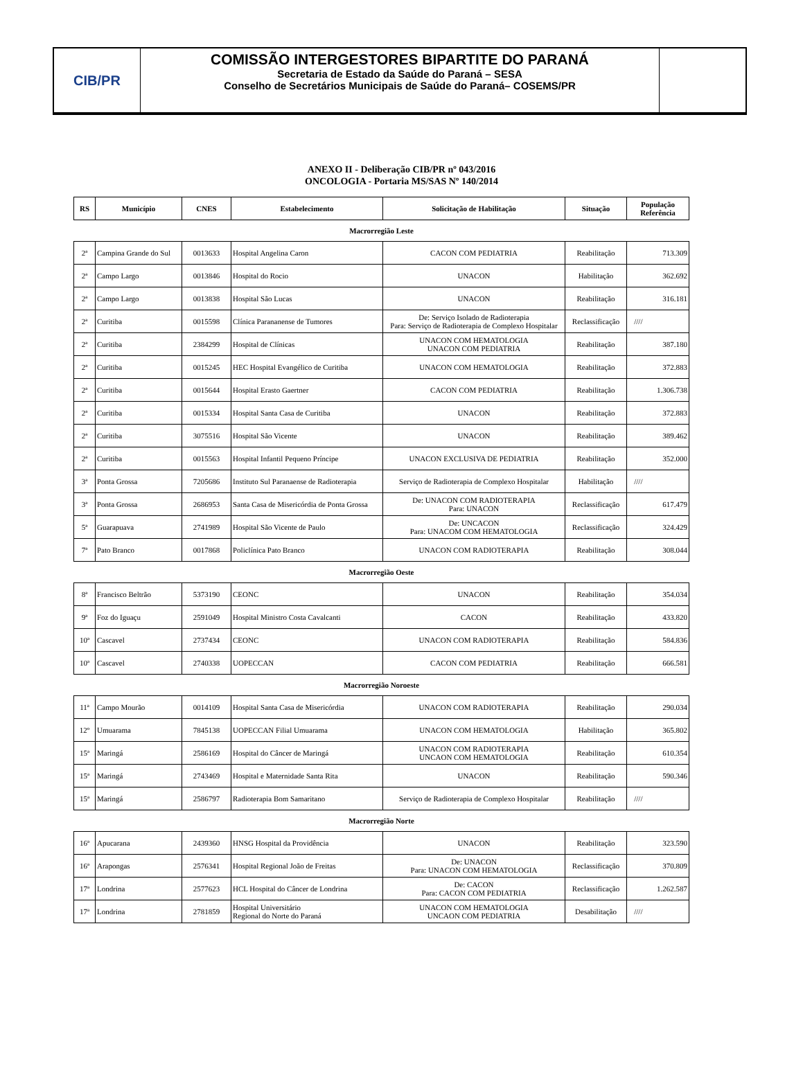CIB/PR
COMISSÃO INTERGESTORES BIPARTITE DO PARANÁ
Secretaria de Estado da Saúde do Paraná – SESA
Conselho de Secretários Municipais de Saúde do Paraná– COSEMS/PR
ANEXO II - Deliberação CIB/PR nº 043/2016
ONCOLOGIA - Portaria MS/SAS Nº 140/2014
| RS | Município | CNES | Estabelecimento | Solicitação de Habilitação | Situação | População Referência |
| --- | --- | --- | --- | --- | --- | --- |
| Macrorregião Leste | | | | | | |
| 2ª | Campina Grande do Sul | 0013633 | Hospital Angelina Caron | CACON COM PEDIATRIA | Reabilitação | 713.309 |
| 2ª | Campo Largo | 0013846 | Hospital do Rocio | UNACON | Habilitação | 362.692 |
| 2ª | Campo Largo | 0013838 | Hospital São Lucas | UNACON | Reabilitação | 316.181 |
| 2ª | Curitiba | 0015598 | Clínica Parananense de Tumores | De: Serviço Isolado de Radioterapia Para: Serviço de Radioterapia de Complexo Hospitalar | Reclassificação | //// |
| 2ª | Curitiba | 2384299 | Hospital de Clínicas | UNACON COM HEMATOLOGIA UNACON COM PEDIATRIA | Reabilitação | 387.180 |
| 2ª | Curitiba | 0015245 | HEC Hospital Evangélico de Curitiba | UNACON COM HEMATOLOGIA | Reabilitação | 372.883 |
| 2ª | Curitiba | 0015644 | Hospital Erasto Gaertner | CACON COM PEDIATRIA | Reabilitação | 1.306.738 |
| 2ª | Curitiba | 0015334 | Hospital Santa Casa de Curitiba | UNACON | Reabilitação | 372.883 |
| 2ª | Curitiba | 3075516 | Hospital São Vicente | UNACON | Reabilitação | 389.462 |
| 2ª | Curitiba | 0015563 | Hospital Infantil Pequeno Príncipe | UNACON EXCLUSIVA DE PEDIATRIA | Reabilitação | 352.000 |
| 3ª | Ponta Grossa | 7205686 | Instituto Sul Paranaense de Radioterapia | Serviço de Radioterapia de Complexo Hospitalar | Habilitação | //// |
| 3ª | Ponta Grossa | 2686953 | Santa Casa de Misericórdia de Ponta Grossa | De: UNACON COM RADIOTERAPIA Para: UNACON | Reclassificação | 617.479 |
| 5ª | Guarapuava | 2741989 | Hospital São Vicente de Paulo | De: UNCACON Para: UNACOM COM HEMATOLOGIA | Reclassificação | 324.429 |
| 7ª | Pato Branco | 0017868 | Policlínica Pato Branco | UNACON COM RADIOTERAPIA | Reabilitação | 308.044 |
| Macrorregião Oeste | | | | | | |
| 8ª | Francisco Beltrão | 5373190 | CEONC | UNACON | Reabilitação | 354.034 |
| 9ª | Foz do Iguaçu | 2591049 | Hospital Ministro Costa Cavalcanti | CACON | Reabilitação | 433.820 |
| 10ª | Cascavel | 2737434 | CEONC | UNACON COM RADIOTERAPIA | Reabilitação | 584.836 |
| 10ª | Cascavel | 2740338 | UOPECCAN | CACON COM PEDIATRIA | Reabilitação | 666.581 |
| Macrorregião Noroeste | | | | | | |
| 11ª | Campo Mourão | 0014109 | Hospital Santa Casa de Misericórdia | UNACON COM RADIOTERAPIA | Reabilitação | 290.034 |
| 12º | Umuarama | 7845138 | UOPECCAN Filial Umuarama | UNACON COM HEMATOLOGIA | Habilitação | 365.802 |
| 15ª | Maringá | 2586169 | Hospital do Câncer de Maringá | UNACON COM RADIOTERAPIA UNCAON COM HEMATOLOGIA | Reabilitação | 610.354 |
| 15ª | Maringá | 2743469 | Hospital e Maternidade Santa Rita | UNACON | Reabilitação | 590.346 |
| 15ª | Maringá | 2586797 | Radioterapia Bom Samaritano | Serviço de Radioterapia de Complexo Hospitalar | Reabilitação | //// |
| Macrorregião Norte | | | | | | |
| 16ª | Apucarana | 2439360 | HNSG Hospital da Providência | UNACON | Reabilitação | 323.590 |
| 16ª | Arapongas | 2576341 | Hospital Regional João de Freitas | De: UNACON Para: UNACON COM HEMATOLOGIA | Reclassificação | 370.809 |
| 17ª | Londrina | 2577623 | HCL Hospital do Câncer de Londrina | De: CACON Para: CACON COM PEDIATRIA | Reclassificação | 1.262.587 |
| 17ª | Londrina | 2781859 | Hospital Universitário Regional do Norte do Paraná | UNACON COM HEMATOLOGIA UNCAON COM PEDIATRIA | Desabilitação | //// |